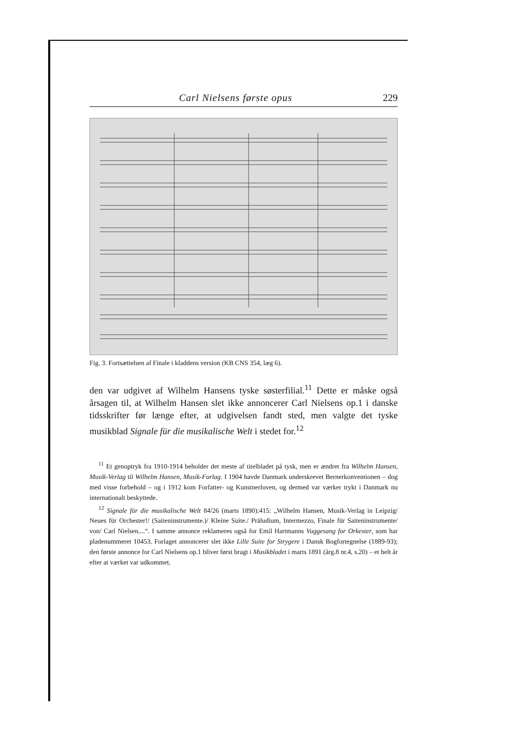Carl Nielsens første opus 229
Fig. 3. Fortsættelsen af Finale i kladdens version (KB CNS 354, læg 6).
den var udgivet af Wilhelm Hansens tyske søsterfilial.<sup>11</sup> Dette er måske også årsagen til, at Wilhelm Hansen slet ikke annoncerer Carl Nielsens op.1 i danske tidsskrifter før længe efter, at udgivelsen fandt sted, men valgte det tyske musikblad Signale für die musikalische Welt i stedet for.<sup>12</sup>
<sup>11</sup> Et genoptryk fra 1910-1914 beholder det meste af titelbladet på tysk, men er ændret fra Wilhelm Hansen, Musik-Verlag til Wilhelm Hansen, Musik-Forlag. I 1904 havde Danmark underskrevet Bernerkonventionen – dog med visse forbehold – og i 1912 kom Forfatter- og Kunstnerloven, og dermed var værker trykt i Danmark nu internationalt beskyttede.
<sup>12</sup> Signale für die musikalische Welt 84/26 (marts 1890):415: „Wilhelm Hansen, Musik-Verlag in Leipzig/ Neues für Orchester!/ (Saiteninstrumente.)/ Kleine Suite./ Präludium, Intermezzo, Finale für Saiteninstrumente/ von/ Carl Nielsen....“. I samme annonce reklameres også for Emil Hartmanns Vuggesang for Orkester, som har pladenummeret 10453. Forlaget annoncerer slet ikke Lille Suite for Strygere i Dansk Bogfortegnelse (1889-93); den første annonce for Carl Nielsens op.1 bliver først bragt i Musikbladet i marts 1891 (årg.8 nr.4, s.20) – et helt år efter at værket var udkommet.